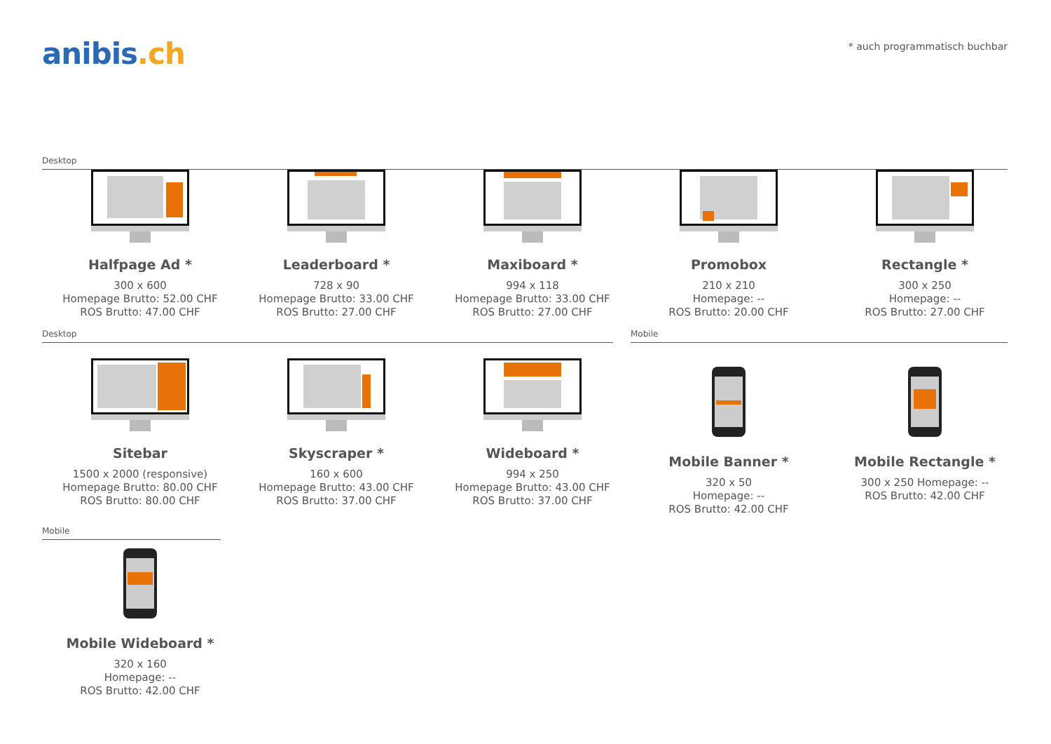anibis.ch
* auch programmatisch buchbar
Desktop
Halfpage Ad *
300 x 600
Homepage Brutto: 52.00 CHF
ROS Brutto: 47.00 CHF
Leaderboard *
728 x 90
Homepage Brutto: 33.00 CHF
ROS Brutto: 27.00 CHF
Maxiboard *
994 x 118
Homepage Brutto: 33.00 CHF
ROS Brutto: 27.00 CHF
Promobox
210 x 210
Homepage: --
ROS Brutto: 20.00 CHF
Rectangle *
300 x 250
Homepage: --
ROS Brutto: 27.00 CHF
Desktop Mobile
Sitebar
1500 x 2000 (responsive)
Homepage Brutto: 80.00 CHF
ROS Brutto: 80.00 CHF
Skyscraper *
160 x 600
Homepage Brutto: 43.00 CHF
ROS Brutto: 37.00 CHF
Wideboard *
994 x 250
Homepage Brutto: 43.00 CHF
ROS Brutto: 37.00 CHF
Mobile Banner *
320 x 50
Homepage: --
ROS Brutto: 42.00 CHF
Mobile Rectangle *
300 x 250 Homepage: --
ROS Brutto: 42.00 CHF
Mobile
Mobile Wideboard *
320 x 160
Homepage: --
ROS Brutto: 42.00 CHF